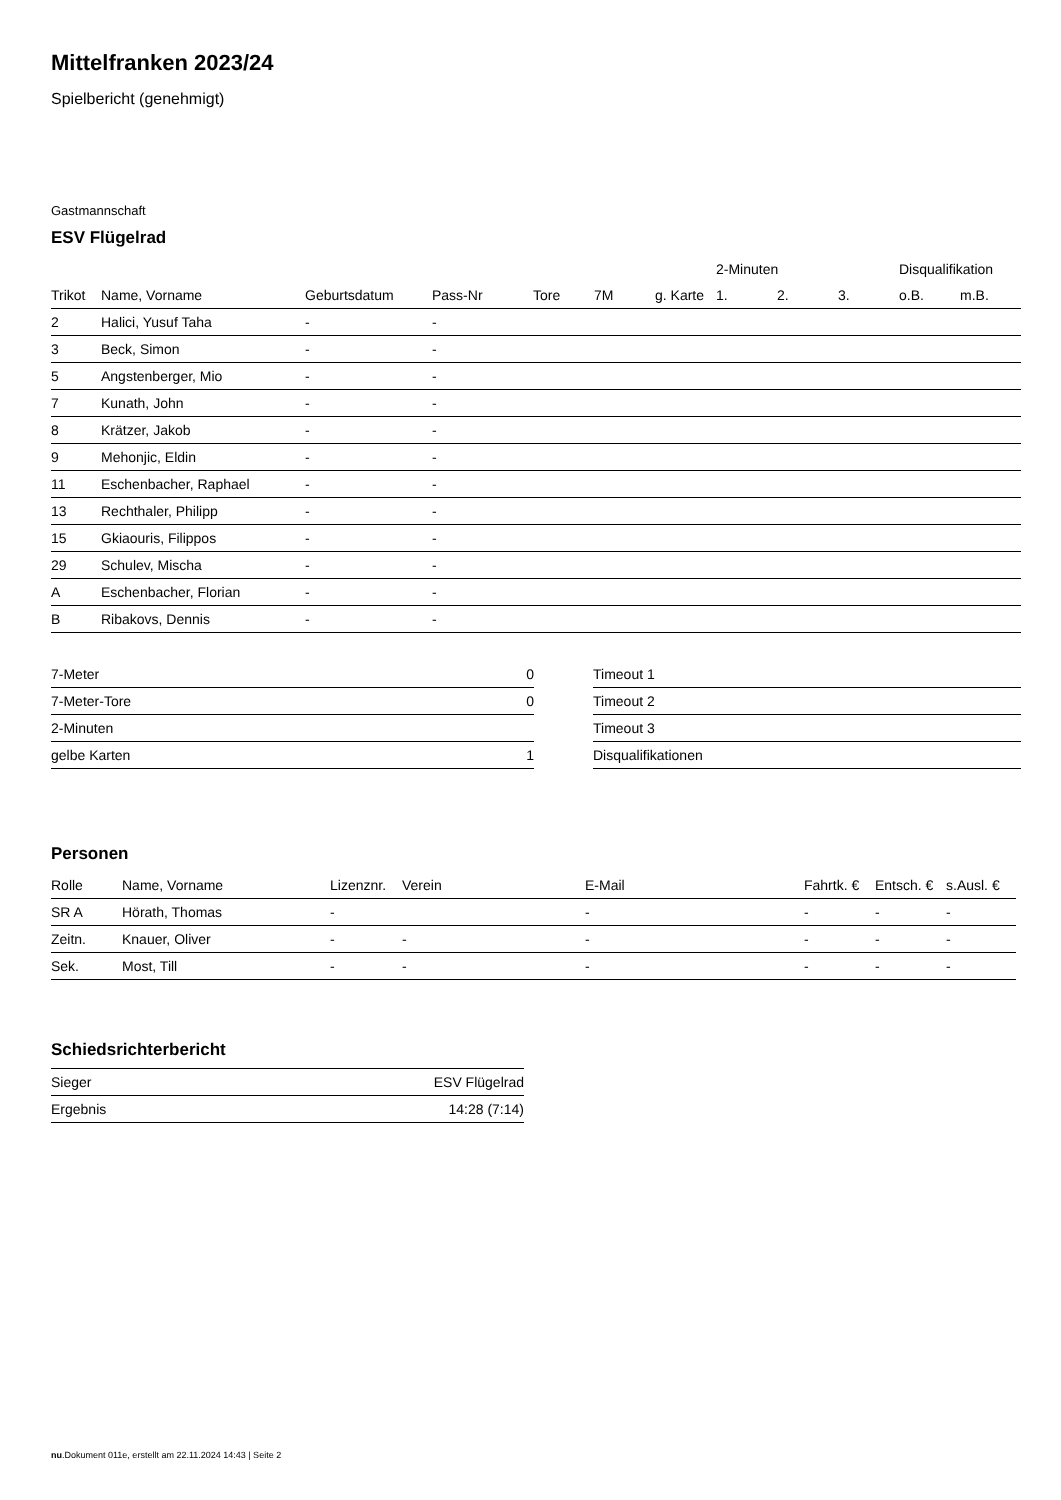Mittelfranken 2023/24
Spielbericht (genehmigt)
Gastmannschaft
ESV Flügelrad
| | | | | | | | 2-Minuten | | | Disqualifikation | |
| --- | --- | --- | --- | --- | --- | --- | --- | --- | --- | --- | --- |
| Trikot | Name, Vorname | Geburtsdatum | Pass-Nr | Tore | 7M | g. Karte | 1. | 2. | 3. | o.B. | m.B. |
| 2 | Halici, Yusuf Taha | - | - | | | | | | | | |
| 3 | Beck, Simon | - | - | | | | | | | | |
| 5 | Angstenberger, Mio | - | - | | | | | | | | |
| 7 | Kunath, John | - | - | | | | | | | | |
| 8 | Krätzer, Jakob | - | - | | | | | | | | |
| 9 | Mehonjic, Eldin | - | - | | | | | | | | |
| 11 | Eschenbacher, Raphael | - | - | | | | | | | | |
| 13 | Rechthaler, Philipp | - | - | | | | | | | | |
| 15 | Gkiaouris, Filippos | - | - | | | | | | | | |
| 29 | Schulev, Mischa | - | - | | | | | | | | |
| A | Eschenbacher, Florian | - | - | | | | | | | | |
| B | Ribakovs, Dennis | - | - | | | | | | | | |
| 7-Meter | 0 |
| 7-Meter-Tore | 0 |
| 2-Minuten | |
| gelbe Karten | 1 |
| Timeout 1 |
| Timeout 2 |
| Timeout 3 |
| Disqualifikationen |
Personen
| Rolle | Name, Vorname | Lizenznr. | Verein | E-Mail | Fahrtk. € | Entsch. € | s.Ausl. € |
| --- | --- | --- | --- | --- | --- | --- | --- |
| SR A | Hörath, Thomas | - | | - | - | - | - |
| Zeitn. | Knauer, Oliver | - | - | - | - | - | - |
| Sek. | Most, Till | - | - | - | - | - | - |
Schiedsrichterbericht
| Sieger | ESV Flügelrad |
| Ergebnis | 14:28 (7:14) |
nu.Dokument 011e, erstellt am 22.11.2024 14:43 | Seite 2